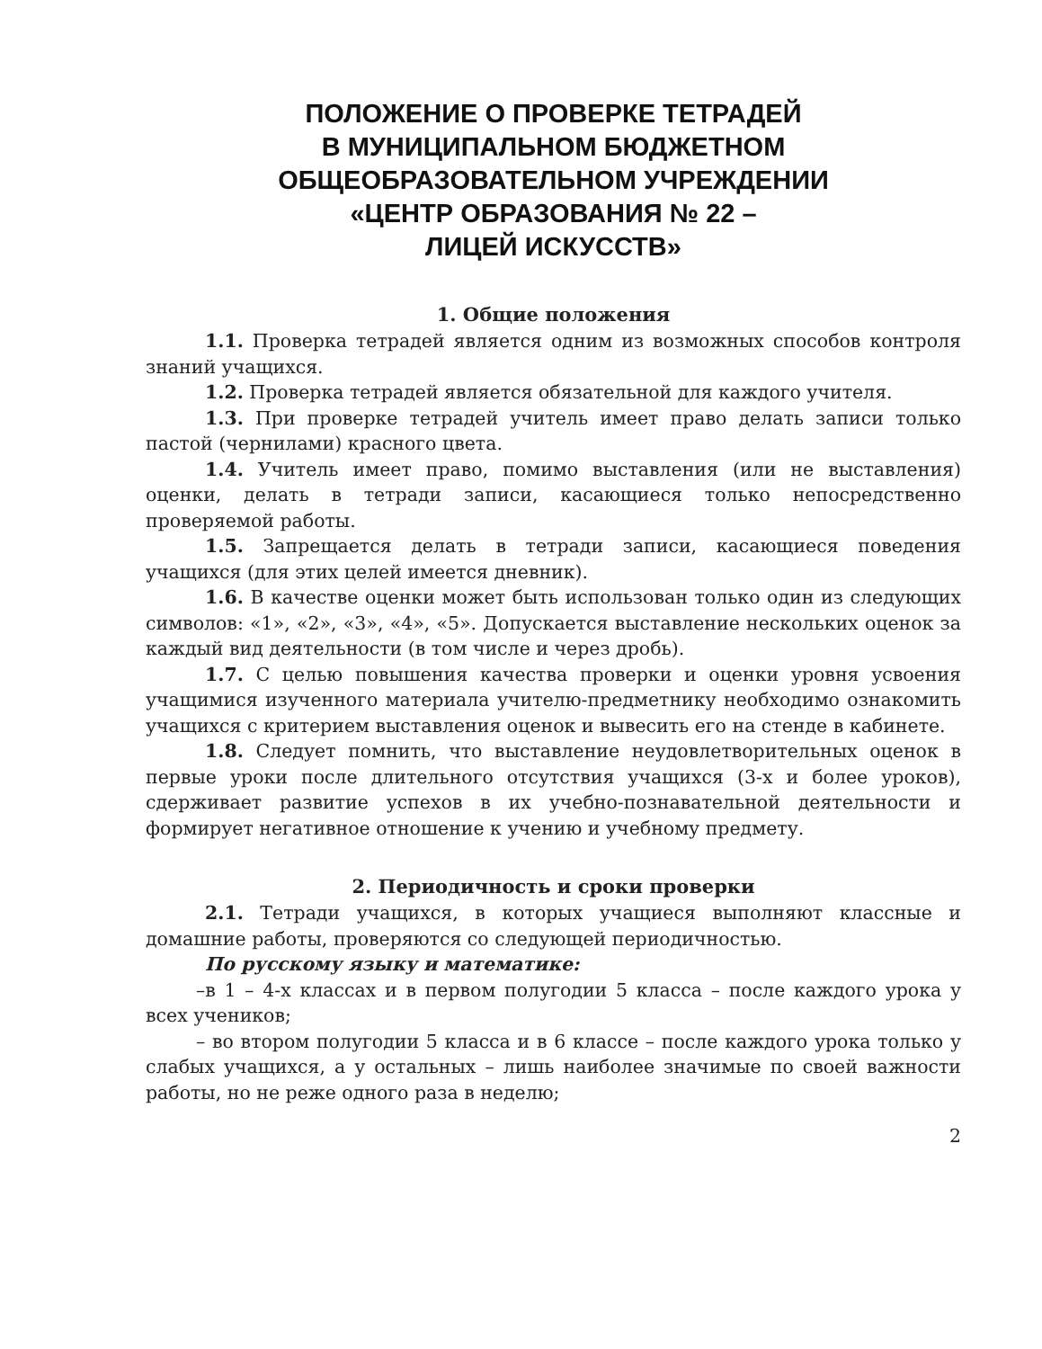ПОЛОЖЕНИЕ О ПРОВЕРКЕ ТЕТРАДЕЙ
В МУНИЦИПАЛЬНОМ БЮДЖЕТНОМ
ОБЩЕОБРАЗОВАТЕЛЬНОМ УЧРЕЖДЕНИИ
«ЦЕНТР ОБРАЗОВАНИЯ № 22 –
ЛИЦЕЙ ИСКУССТВ»
1. Общие положения
1.1. Проверка тетрадей является одним из возможных способов контроля знаний учащихся.
1.2. Проверка тетрадей является обязательной для каждого учителя.
1.3. При проверке тетрадей учитель имеет право делать записи только пастой (чернилами) красного цвета.
1.4. Учитель имеет право, помимо выставления (или не выставления) оценки, делать в тетради записи, касающиеся только непосредственно проверяемой работы.
1.5. Запрещается делать в тетради записи, касающиеся поведения учащихся (для этих целей имеется дневник).
1.6. В качестве оценки может быть использован только один из следующих символов: «1», «2», «3», «4», «5». Допускается выставление нескольких оценок за каждый вид деятельности (в том числе и через дробь).
1.7. С целью повышения качества проверки и оценки уровня усвоения учащимися изученного материала учителю-предметнику необходимо ознакомить учащихся с критерием выставления оценок и вывесить его на стенде в кабинете.
1.8. Следует помнить, что выставление неудовлетворительных оценок в первые уроки после длительного отсутствия учащихся (3-х и более уроков), сдерживает развитие успехов в их учебно-познавательной деятельности и формирует негативное отношение к учению и учебному предмету.
2. Периодичность и сроки проверки
2.1. Тетради учащихся, в которых учащиеся выполняют классные и домашние работы, проверяются со следующей периодичностью.
По русскому языку и математике:
–в 1 – 4-х классах и в первом полугодии 5 класса – после каждого урока у всех учеников;
– во втором полугодии 5 класса и в 6 классе – после каждого урока только у слабых учащихся, а у остальных – лишь наиболее значимые по своей важности работы, но не реже одного раза в неделю;
2